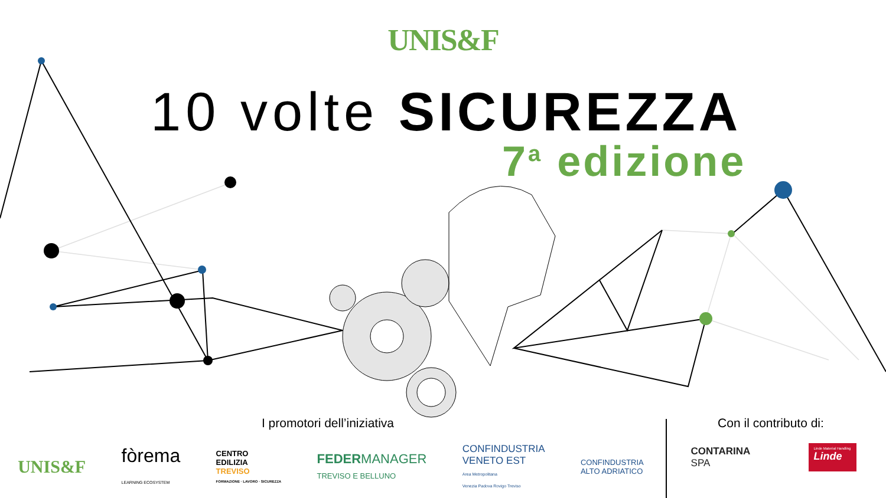UNIS&F
10 volte SICUREZZA
7<sup>a</sup> edizione
I promotori dell’iniziativa
UNIS&F fòrema
LEARNING ECOSYSTEM CENTRO
EDILIZIA
TREVISO
FORMAZIONE · LAVORO · SICUREZZA FEDERMANAGER
TREVISO E BELLUNO CONFINDUSTRIA
VENETO EST
Area Metropolitana
Venezia Padova Rovigo Treviso CONFINDUSTRIA
ALTO ADRIATICO
Con il contributo di:
CONTARINA
SPA Linde Material Handling
Linde